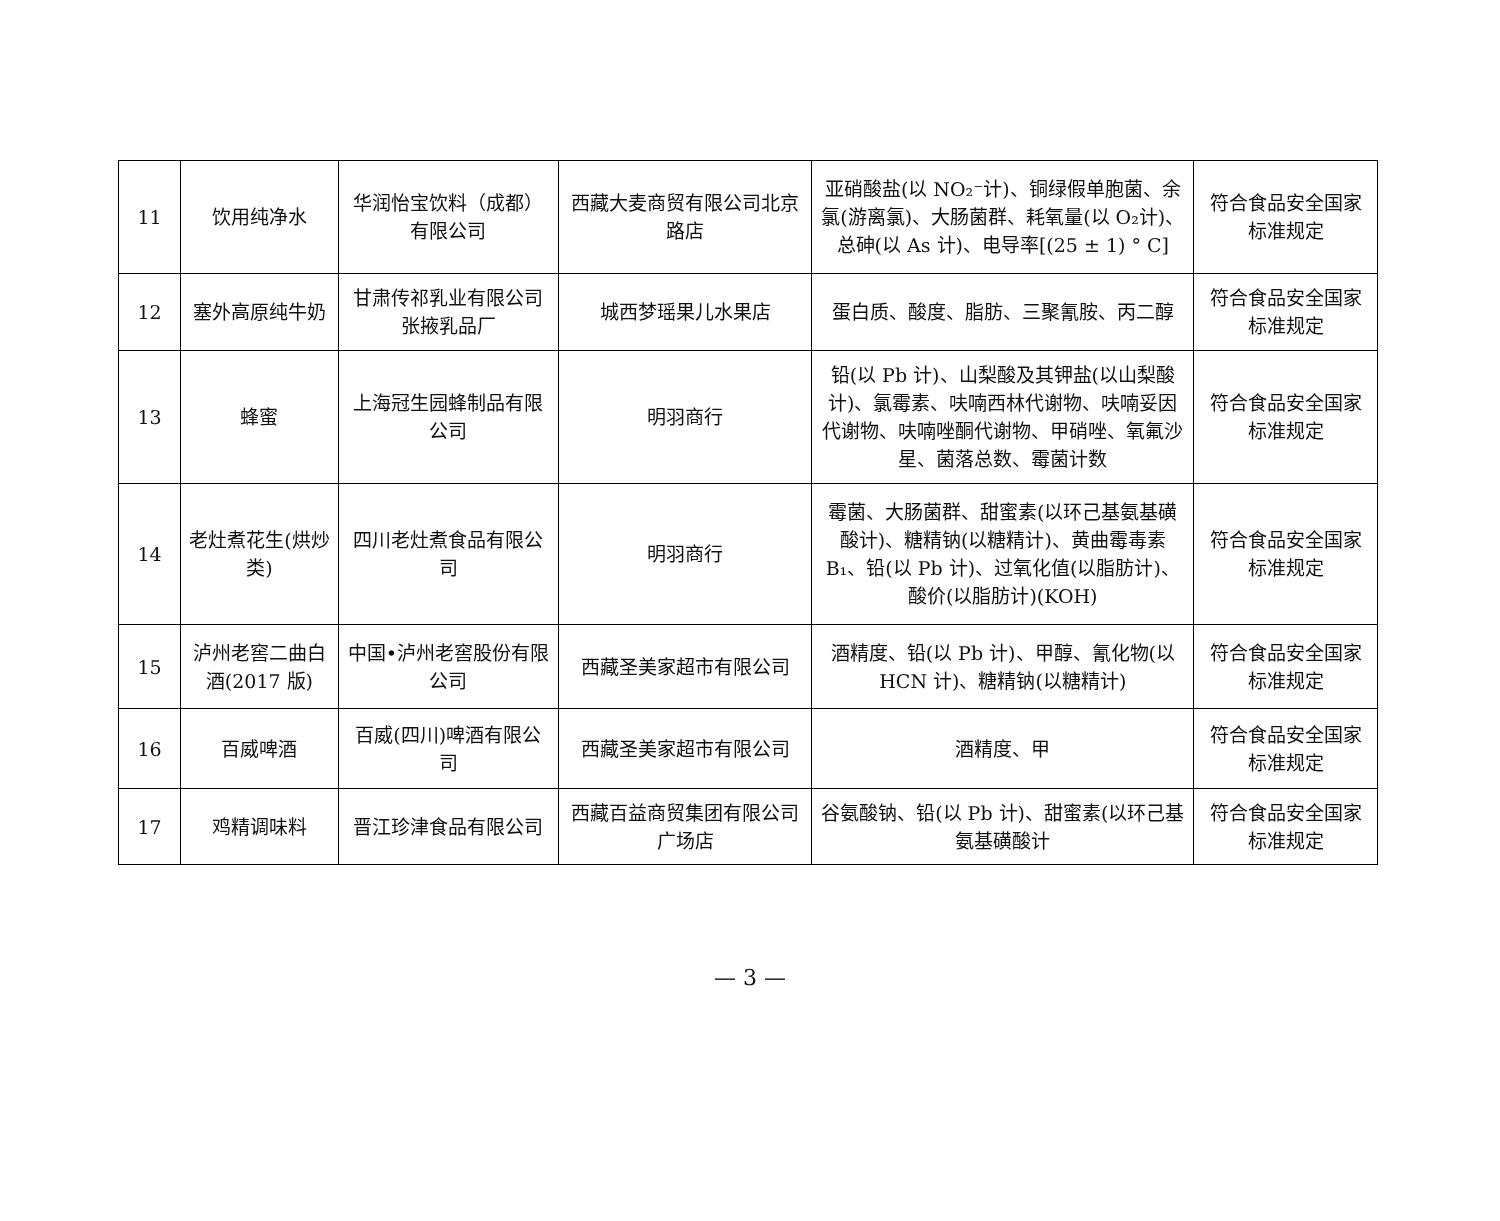| 11 | 饮用纯净水 | 华润怡宝饮料（成都）有限公司 | 西藏大麦商贸有限公司北京路店 | 亚硝酸盐(以 NO₂⁻计)、铜绿假单胞菌、余氯(游离氯)、大肠菌群、耗氧量(以 O₂计)、总砷(以 As 计)、电导率[(25 ± 1) ° C] | 符合食品安全国家标准规定 |
| 12 | 塞外高原纯牛奶 | 甘肃传祁乳业有限公司张掖乳品厂 | 城西梦瑶果儿水果店 | 蛋白质、酸度、脂肪、三聚氰胺、丙二醇 | 符合食品安全国家标准规定 |
| 13 | 蜂蜜 | 上海冠生园蜂制品有限公司 | 明羽商行 | 铅(以 Pb 计)、山梨酸及其钾盐(以山梨酸计)、氯霉素、呋喃西林代谢物、呋喃妥因代谢物、呋喃唑酮代谢物、甲硝唑、氧氟沙星、菌落总数、霉菌计数 | 符合食品安全国家标准规定 |
| 14 | 老灶煮花生(烘炒类) | 四川老灶煮食品有限公司 | 明羽商行 | 霉菌、大肠菌群、甜蜜素(以环己基氨基磺酸计)、糖精钠(以糖精计)、黄曲霉毒素 B₁、铅(以 Pb 计)、过氧化值(以脂肪计)、酸价(以脂肪计)(KOH) | 符合食品安全国家标准规定 |
| 15 | 泸州老窖二曲白酒(2017 版) | 中国•泸州老窖股份有限公司 | 西藏圣美家超市有限公司 | 酒精度、铅(以 Pb 计)、甲醇、氰化物(以 HCN 计)、糖精钠(以糖精计) | 符合食品安全国家标准规定 |
| 16 | 百威啤酒 | 百威(四川)啤酒有限公司 | 西藏圣美家超市有限公司 | 酒精度、甲 | 符合食品安全国家标准规定 |
| 17 | 鸡精调味料 | 晋江珍津食品有限公司 | 西藏百益商贸集团有限公司广场店 | 谷氨酸钠、铅(以 Pb 计)、甜蜜素(以环己基氨基磺酸计 | 符合食品安全国家标准规定 |
— 3 —